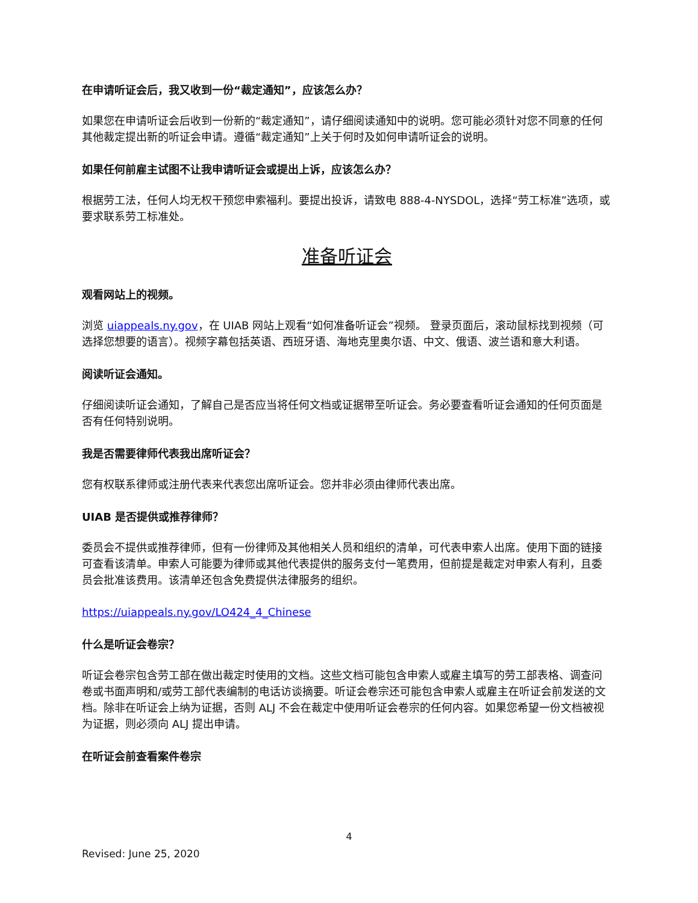在申请听证会后，我又收到一份“裁定通知”，应该怎么办？
如果您在申请听证会后收到一份新的“裁定通知”，请仔细阅读通知中的说明。您可能必须针对您不同意的任何其他裁定提出新的听证会申请。遵循“裁定通知”上关于何时及如何申请听证会的说明。
如果任何前雇主试图不让我申请听证会或提出上诉，应该怎么办？
根据劳工法，任何人均无权干预您申索福利。要提出投诉，请致电 888-4-NYSDOL，选择“劳工标准”选项，或要求联系劳工标准处。
准备听证会
观看网站上的视频。
浏览 uiappeals.ny.gov，在 UIAB 网站上观看“如何准备听证会”视频。 登录页面后，滚动鼠标找到视频（可选择您想要的语言）。视频字幕包括英语、西班牙语、海地克里奥尔语、中文、俄语、波兰语和意大利语。
阅读听证会通知。
仔细阅读听证会通知，了解自己是否应当将任何文档或证据带至听证会。务必要查看听证会通知的任何页面是否有任何特别说明。
我是否需要律师代表我出席听证会？
您有权联系律师或注册代表来代表您出席听证会。您并非必须由律师代表出席。
UIAB 是否提供或推荐律师？
委员会不提供或推荐律师，但有一份律师及其他相关人员和组织的清单，可代表申索人出席。使用下面的链接可查看该清单。申索人可能要为律师或其他代表提供的服务支付一笔费用，但前提是裁定对申索人有利，且委员会批准该费用。该清单还包含免费提供法律服务的组织。
https://uiappeals.ny.gov/LO424_4_Chinese
什么是听证会卷宗？
听证会卷宗包含劳工部在做出裁定时使用的文档。这些文档可能包含申索人或雇主填写的劳工部表格、调查问卷或书面声明和/或劳工部代表编制的电话访谈摘要。听证会卷宗还可能包含申索人或雇主在听证会前发送的文档。除非在听证会上纳为证据，否则 ALJ 不会在裁定中使用听证会卷宗的任何内容。如果您希望一份文档被视为证据，则必须向 ALJ 提出申请。
在听证会前查看案件卷宗
4
Revised: June 25, 2020